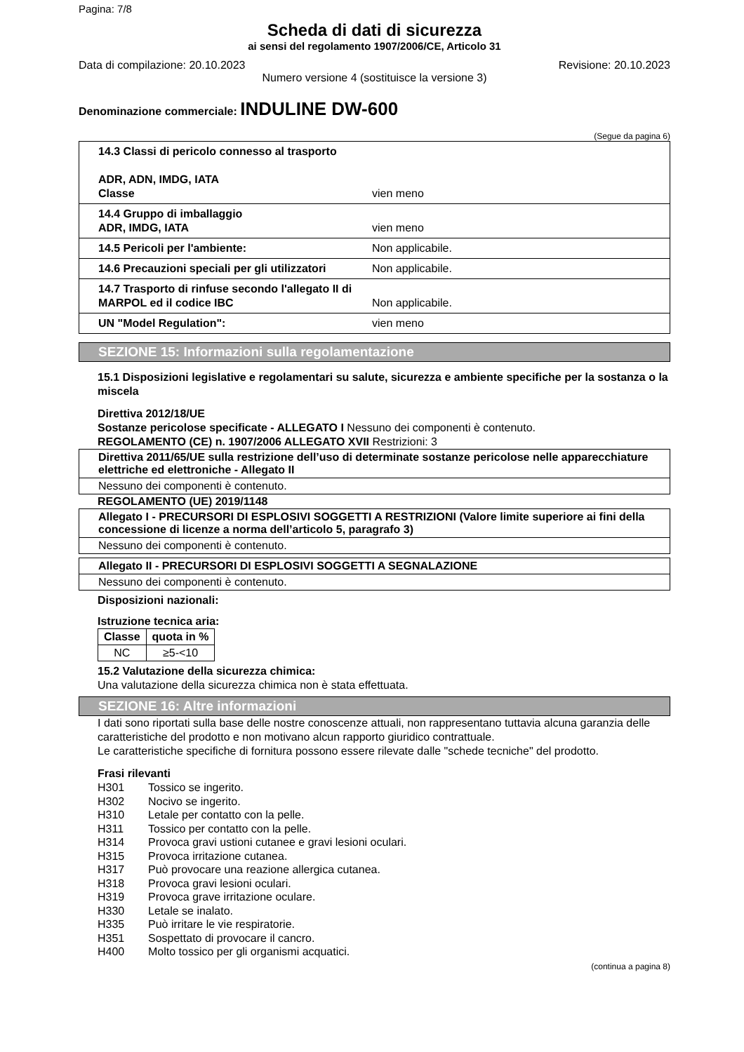Pagina: 7/8
Scheda di dati di sicurezza
ai sensi del regolamento 1907/2006/CE, Articolo 31
Data di compilazione: 20.10.2023 Revisione: 20.10.2023
Numero versione 4 (sostituisce la versione 3)
Denominazione commerciale: INDULINE DW-600
(Segue da pagina 6)
14.3 Classi di pericolo connesso al trasporto
ADR, ADN, IMDG, IATA
Classe
vien meno
14.4 Gruppo di imballaggio
ADR, IMDG, IATA
vien meno
14.5 Pericoli per l'ambiente: Non applicabile.
14.6 Precauzioni speciali per gli utilizzatori
Non applicabile.
14.7 Trasporto di rinfuse secondo l'allegato II di MARPOL ed il codice IBC
Non applicabile.
UN "Model Regulation": vien meno
SEZIONE 15: Informazioni sulla regolamentazione
15.1 Disposizioni legislative e regolamentari su salute, sicurezza e ambiente specifiche per la sostanza o la miscela
Direttiva 2012/18/UE
Sostanze pericolose specificate - ALLEGATO I Nessuno dei componenti è contenuto.
REGOLAMENTO (CE) n. 1907/2006 ALLEGATO XVII Restrizioni: 3
Direttiva 2011/65/UE sulla restrizione dell’uso di determinate sostanze pericolose nelle apparecchiature elettriche ed elettroniche - Allegato II
Nessuno dei componenti è contenuto.
REGOLAMENTO (UE) 2019/1148
Allegato I - PRECURSORI DI ESPLOSIVI SOGGETTI A RESTRIZIONI (Valore limite superiore ai fini della concessione di licenze a norma dell’articolo 5, paragrafo 3)
Nessuno dei componenti è contenuto.
Allegato II - PRECURSORI DI ESPLOSIVI SOGGETTI A SEGNALAZIONE
Nessuno dei componenti è contenuto.
Disposizioni nazionali:
Istruzione tecnica aria:
| Classe | quota in % |
| --- | --- |
| NC | ≥5-<10 |
15.2 Valutazione della sicurezza chimica:
Una valutazione della sicurezza chimica non è stata effettuata.
SEZIONE 16: Altre informazioni
I dati sono riportati sulla base delle nostre conoscenze attuali, non rappresentano tuttavia alcuna garanzia delle caratteristiche del prodotto e non motivano alcun rapporto giuridico contrattuale.
Le caratteristiche specifiche di fornitura possono essere rilevate dalle "schede tecniche" del prodotto.
Frasi rilevanti
H301 Tossico se ingerito.
H302 Nocivo se ingerito.
H310 Letale per contatto con la pelle.
H311 Tossico per contatto con la pelle.
H314 Provoca gravi ustioni cutanee e gravi lesioni oculari.
H315 Provoca irritazione cutanea.
H317 Può provocare una reazione allergica cutanea.
H318 Provoca gravi lesioni oculari.
H319 Provoca grave irritazione oculare.
H330 Letale se inalato.
H335 Può irritare le vie respiratorie.
H351 Sospettato di provocare il cancro.
H400 Molto tossico per gli organismi acquatici.
(continua a pagina 8)